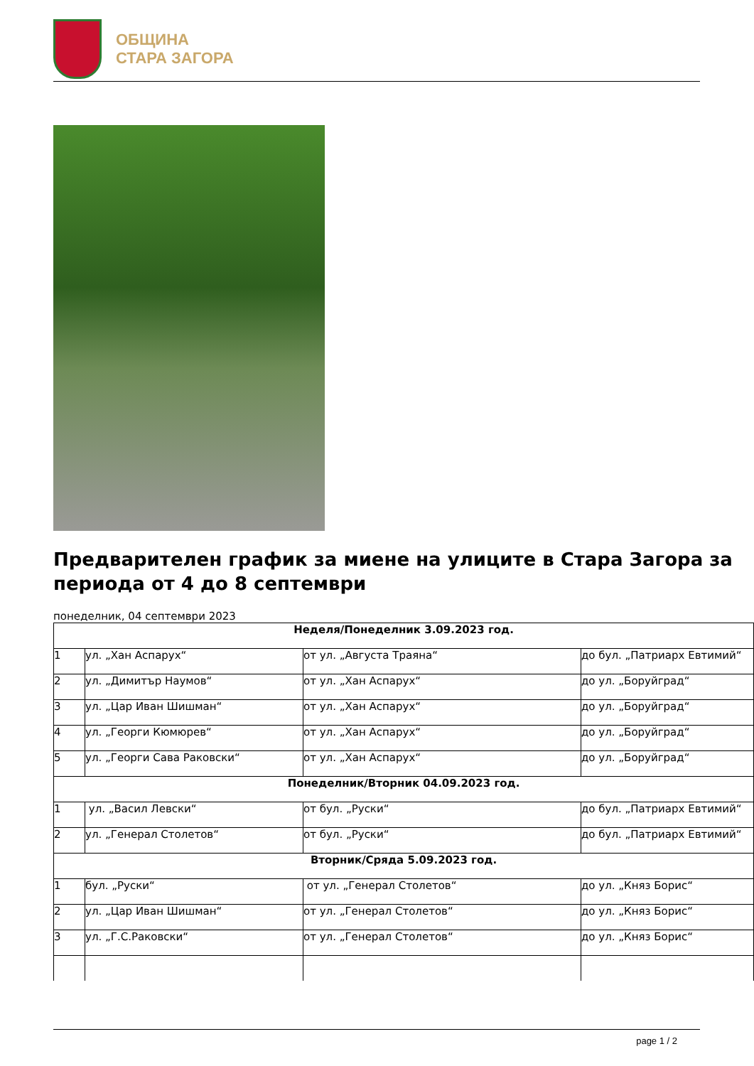ОБЩИНА
СТАРА ЗАГОРА
Предварителен график за миене на улиците в Стара Загора за периода от 4 до 8 септември
понеделник, 04 септември 2023
| Неделя/Понеделник 3.09.2023 год. | | | |
| 1 | ул. „Хан Аспарух“ | от ул. „Августа Траяна“ | до бул. „Патриарх Евтимий“ |
| 2 | ул. „Димитър Наумов“ | от ул. „Хан Аспарух“ | до ул. „Боруйград“ |
| 3 | ул. „Цар Иван Шишман“ | от ул. „Хан Аспарух“ | до ул. „Боруйград“ |
| 4 | ул. „Георги Кюмюрев“ | от ул. „Хан Аспарух“ | до ул. „Боруйград“ |
| 5 | ул. „Георги Сава Раковски“ | от ул. „Хан Аспарух“ | до ул. „Боруйград“ |
| Понеделник/Вторник 04.09.2023 год. | | | |
| 1 | ул. „Васил Левски“ | от бул. „Руски“ | до бул. „Патриарх Евтимий“ |
| 2 | ул. „Генерал Столетов“ | от бул. „Руски“ | до бул. „Патриарх Евтимий“ |
| Вторник/Сряда 5.09.2023 год. | | | |
| 1 | бул. „Руски“ | от ул. „Генерал Столетов“ | до ул. „Княз Борис“ |
| 2 | ул. „Цар Иван Шишман“ | от ул. „Генерал Столетов“ | до ул. „Княз Борис“ |
| 3 | ул. „Г.С.Раковски“ | от ул. „Генерал Столетов“ | до ул. „Княз Борис“ |
page 1 / 2